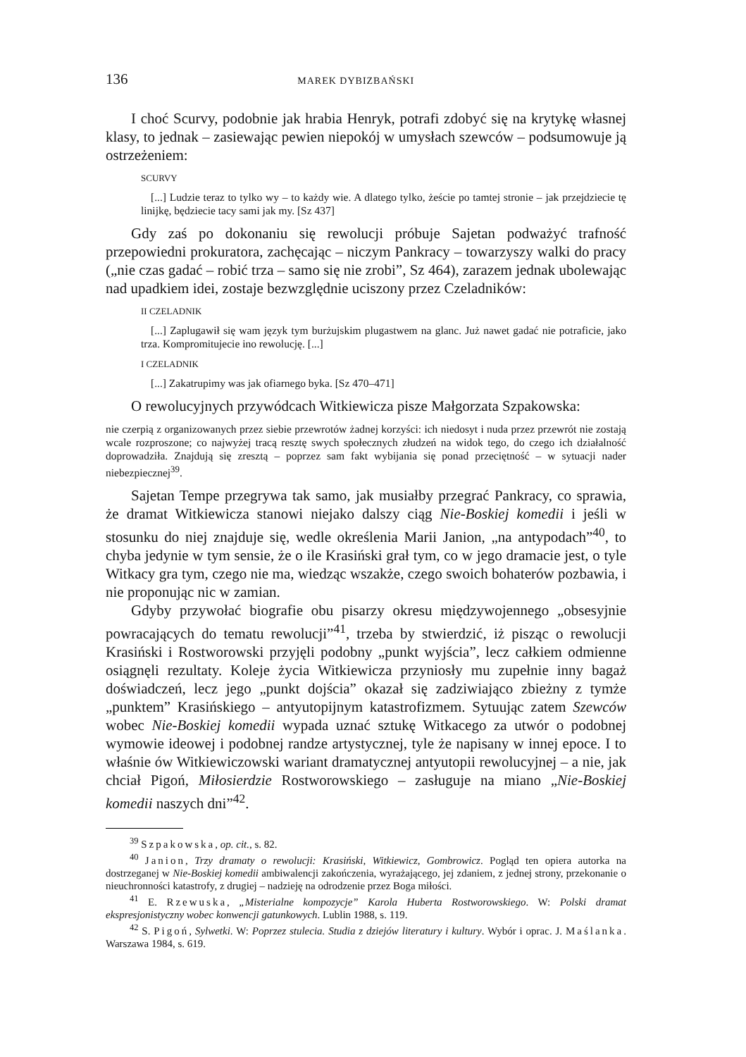136 MAREK DYBIZBAŃSKI
I choć Scurvy, podobnie jak hrabia Henryk, potrafi zdobyć się na krytykę własnej klasy, to jednak – zasiewając pewien niepokój w umysłach szewców – podsumowuje ją ostrzeżeniem:
SCURVY
[...] Ludzie teraz to tylko wy – to każdy wie. A dlatego tylko, żeście po tamtej stronie – jak przejdziecie tę linijkę, będziecie tacy sami jak my. [Sz 437]
Gdy zaś po dokonaniu się rewolucji próbuje Sajetan podważyć trafność przepowiedni prokuratora, zachęcając – niczym Pankracy – towarzyszy walki do pracy („nie czas gadać – robić trza – samo się nie zrobi”, Sz 464), zarazem jednak ubolewając nad upadkiem idei, zostaje bezwzględnie uciszony przez Czeladników:
II CZELADNIK
[...] Zapluga­wił się wam język tym burżujskim plugastwem na glanc. Już nawet gadać nie potraficie, jako trza. Kompromitujecie ino rewolucję. [...]
I CZELADNIK
[...] Zakatrupimy was jak ofiarnego byka. [Sz 470–471]
O rewolucyjnych przywódcach Witkiewicza pisze Małgorzata Szpakowska:
nie czerpią z organizowanych przez siebie przewrotów żadnej korzyści: ich niedosyt i nuda przez przewrót nie zostają wcale rozproszone; co najwyżej tracą resztę swych społecznych złudzeń na widok tego, do czego ich działalność doprowadziła. Znajdują się zresztą – poprzez sam fakt wybijania się ponad przeciętność – w sytuacji nader niebezpiecznej<sup>39</sup>.
Sajetan Tempe przegrywa tak samo, jak musiałby przegrać Pankracy, co sprawia, że dramat Witkiewicza stanowi niejako dalszy ciąg Nie-Boskiej komedii i jeśli w stosunku do niej znajduje się, wedle określenia Marii Janion, „na antypodach”<sup>40</sup>, to chyba jedynie w tym sensie, że o ile Krasiński grał tym, co w jego dramacie jest, o tyle Witkacy gra tym, czego nie ma, wiedząc wszakże, czego swoich bohaterów pozbawia, i nie proponując nic w zamian.
Gdyby przywołać biografie obu pisarzy okresu międzywojennego „obsesyjnie powracających do tematu rewolucji”<sup>41</sup>, trzeba by stwierdzić, iż pisząc o rewolucji Krasiński i Rostworowski przyjęli podobny „punkt wyjścia”, lecz całkiem odmienne osiągnęli rezultaty. Koleje życia Witkiewicza przyniosły mu zupełnie inny bagaż doświadczeń, lecz jego „punkt dojścia” okazał się zadziwiająco zbieżny z tymże „punktem” Krasińskiego – antyutopijnym katastrofizmem. Sytuując zatem Szewców wobec Nie-Boskiej komedii wypada uznać sztukę Witkacego za utwór o podobnej wymowie ideowej i podobnej randze artystycznej, tyle że napisany w innej epoce. I to właśnie ów Witkiewiczowski wariant dramatycznej antyutopii rewolucyjnej – a nie, jak chciał Pigoń, Miłosierdzie Rostworowskiego – zasługuje na miano „Nie-Boskiej komedii naszych dni”<sup>42</sup>.
<sup>39</sup> Szpakowska, op. cit., s. 82.
<sup>40</sup> Janion, Trzy dramaty o rewolucji: Krasiński, Witkiewicz, Gombrowicz. Pogląd ten opiera autorka na dostrzeganej w Nie-Boskiej komedii ambiwalencji zakończenia, wyrażającego, jej zdaniem, z jednej strony, przekonanie o nieuchronności katastrofy, z drugiej – nadzieję na odrodzenie przez Boga miłości.
<sup>41</sup> E. Rzewuska, „Misterialne kompozycje” Karola Huberta Rostworowskiego. W: Polski dramat ekspresjonistyczny wobec konwencji gatunkowych. Lublin 1988, s. 119.
<sup>42</sup> S. Pigoń, Sylwetki. W: Poprzez stulecia. Studia z dziejów literatury i kultury. Wybór i oprac. J. Maślanka. Warszawa 1984, s. 619.